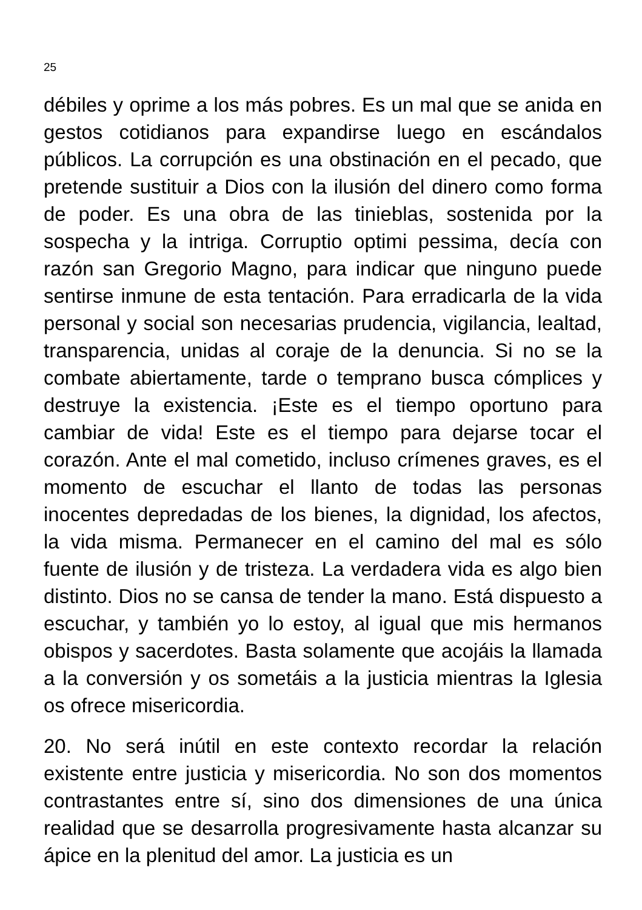25
débiles y oprime a los más pobres. Es un mal que se anida en gestos cotidianos para expandirse luego en escándalos públicos. La corrupción es una obstinación en el pecado, que pretende sustituir a Dios con la ilusión del dinero como forma de poder. Es una obra de las tinieblas, sostenida por la sospecha y la intriga. Corruptio optimi pessima, decía con razón san Gregorio Magno, para indicar que ninguno puede sentirse inmune de esta tentación. Para erradicarla de la vida personal y social son necesarias prudencia, vigilancia, lealtad, transparencia, unidas al coraje de la denuncia. Si no se la combate abiertamente, tarde o temprano busca cómplices y destruye la existencia. ¡Este es el tiempo oportuno para cambiar de vida! Este es el tiempo para dejarse tocar el corazón. Ante el mal cometido, incluso crímenes graves, es el momento de escuchar el llanto de todas las personas inocentes depredadas de los bienes, la dignidad, los afectos, la vida misma. Permanecer en el camino del mal es sólo fuente de ilusión y de tristeza. La verdadera vida es algo bien distinto. Dios no se cansa de tender la mano. Está dispuesto a escuchar, y también yo lo estoy, al igual que mis hermanos obispos y sacerdotes. Basta solamente que acojáis la llamada a la conversión y os sometáis a la justicia mientras la Iglesia os ofrece misericordia.
20. No será inútil en este contexto recordar la relación existente entre justicia y misericordia. No son dos momentos contrastantes entre sí, sino dos dimensiones de una única realidad que se desarrolla progresivamente hasta alcanzar su ápice en la plenitud del amor. La justicia es un